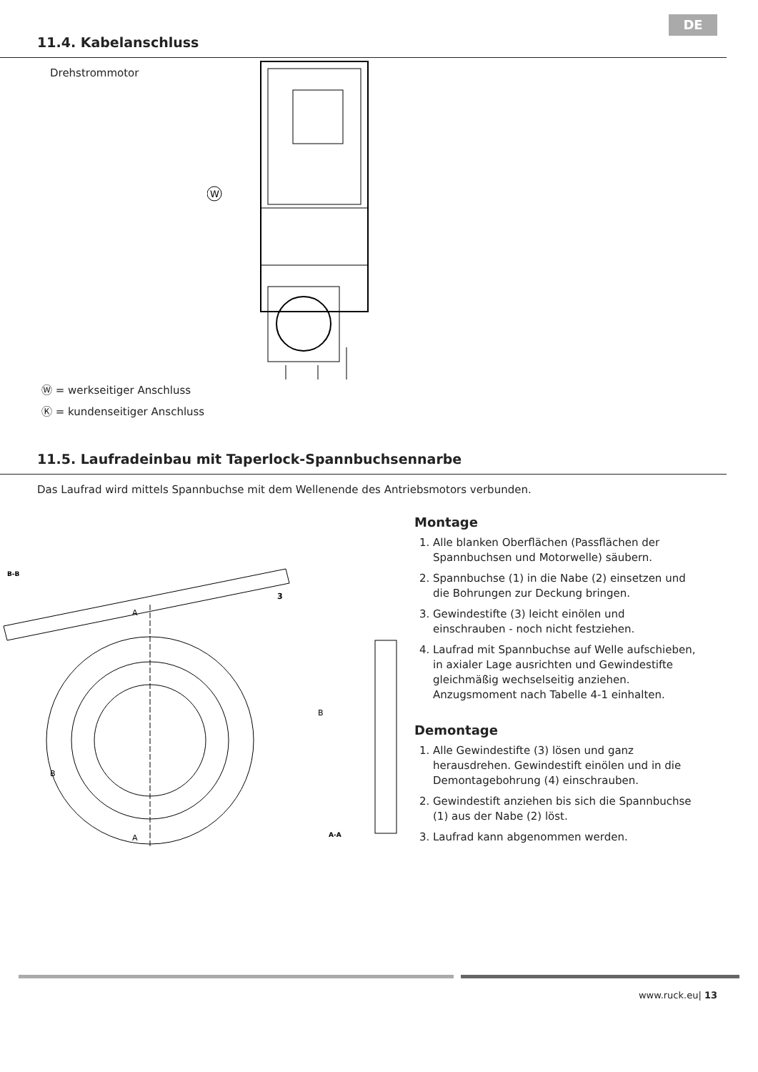DE
11.4. Kabelanschluss
Drehstrommotor
W
Ⓦ = werkseitiger Anschluss
Ⓚ = kundenseitiger Anschluss
11.5. Laufradeinbau mit Taperlock-Spannbuchsennarbe
Das Laufrad wird mittels Spannbuchse mit dem Wellenende des Antriebsmotors verbunden.
B-B
A
A
B
B
3
A-A
Montage
1. Alle blanken Oberflächen (Passflächen der Spannbuchsen und Motorwelle) säubern.
2. Spannbuchse (1) in die Nabe (2) einsetzen und die Bohrungen zur Deckung bringen.
3. Gewindestifte (3) leicht einölen und einschrauben - noch nicht festziehen.
4. Laufrad mit Spannbuchse auf Welle aufschieben, in axialer Lage ausrichten und Gewindestifte gleichmäßig wechselseitig anziehen. Anzugsmoment nach Tabelle 4-1 einhalten.
Demontage
1. Alle Gewindestifte (3) lösen und ganz herausdrehen. Gewindestift einölen und in die Demontagebohrung (4) einschrauben.
2. Gewindestift anziehen bis sich die Spannbuchse (1) aus der Nabe (2) löst.
3. Laufrad kann abgenommen werden.
www.ruck.eu| 13